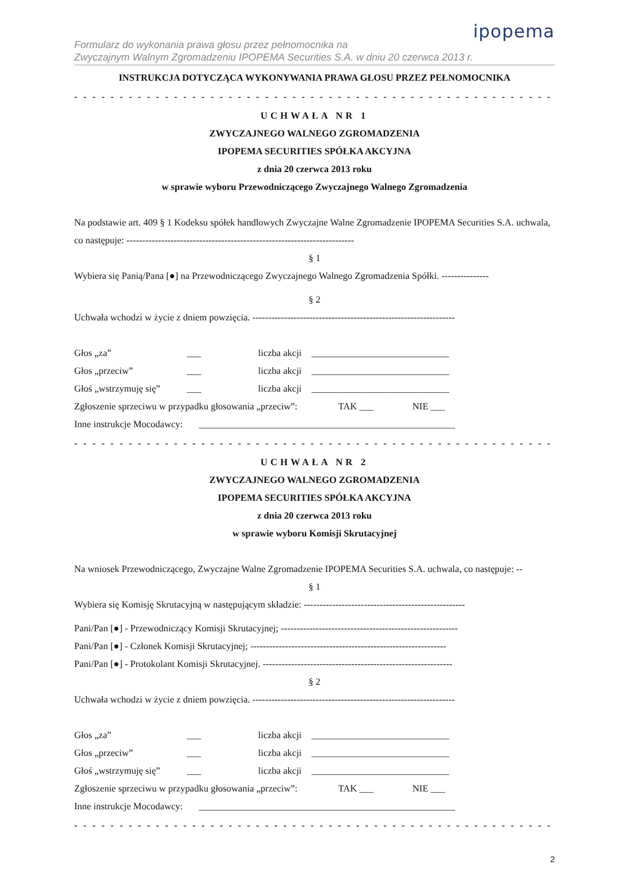ipopema
Formularz do wykonania prawa głosu przez pełnomocnika na
Zwyczajnym Walnym Zgromadzeniu IPOPEMA Securities S.A. w dniu 20 czerwca 2013 r.
INSTRUKCJA DOTYCZĄCA WYKONYWANIA PRAWA GŁOSU PRZEZ PEŁNOMOCNIKA
- - - - - - - - - - - - - - - - - - - - - - - - - - - - - - - - - - - - - - - - - - - - - - - - - - - - - - - - - - - - - - - - - - - - - - - - - - - -
UCHWAŁA NR 1
ZWYCZAJNEGO WALNEGO ZGROMADZENIA
IPOPEMA SECURITIES SPÓŁKA AKCYJNA
z dnia 20 czerwca 2013 roku
w sprawie wyboru Przewodniczącego Zwyczajnego Walnego Zgromadzenia
Na podstawie art. 409 § 1 Kodeksu spółek handlowych Zwyczajne Walne Zgromadzenie IPOPEMA Securities S.A. uchwala, co następuje: ------------------------------------------------------------------------
§ 1
Wybiera się Panią/Pana [●] na Przewodniczącego Zwyczajnego Walnego Zgromadzenia Spółki. ---------------
§ 2
Uchwała wchodzi w życie z dniem powzięcia. ----------------------------------------------------------------
Głos „za” ___ liczba akcji _____________________________
Głos „przeciw” ___ liczba akcji _____________________________
Głoś „wstrzymuję się” ___ liczba akcji _____________________________
Zgłoszenie sprzeciwu w przypadku głosowania „przeciw”: TAK ___ NIE ___
Inne instrukcje Mocodawcy: ______________________________________________________
- - - - - - - - - - - - - - - - - - - - - - - - - - - - - - - - - - - - - - - - - - - - - - - - - - - - - - - - - - - - - - - - - - - - - - - - - - - -
UCHWAŁA NR 2
ZWYCZAJNEGO WALNEGO ZGROMADZENIA
IPOPEMA SECURITIES SPÓŁKA AKCYJNA
z dnia 20 czerwca 2013 roku
w sprawie wyboru Komisji Skrutacyjnej
Na wniosek Przewodniczącego, Zwyczajne Walne Zgromadzenie IPOPEMA Securities S.A. uchwala, co następuje: --
§ 1
Wybiera się Komisję Skrutacyjną w następującym składzie: ---------------------------------------------------
Pani/Pan [●] - Przewodniczący Komisji Skrutacyjnej; --------------------------------------------------------
Pani/Pan [●] - Członek Komisji Skrutacyjnej; --------------------------------------------------------------
Pani/Pan [●] - Protokolant Komisji Skrutacyjnej. ------------------------------------------------------------
§ 2
Uchwała wchodzi w życie z dniem powzięcia. ----------------------------------------------------------------
Głos „za” ___ liczba akcji _____________________________
Głos „przeciw” ___ liczba akcji _____________________________
Głoś „wstrzymuję się” ___ liczba akcji _____________________________
Zgłoszenie sprzeciwu w przypadku głosowania „przeciw”: TAK ___ NIE ___
Inne instrukcje Mocodawcy: ______________________________________________________
- - - - - - - - - - - - - - - - - - - - - - - - - - - - - - - - - - - - - - - - - - - - - - - - - - - - - - - - - - - - - - - - - - - - - - - - - - - -
2